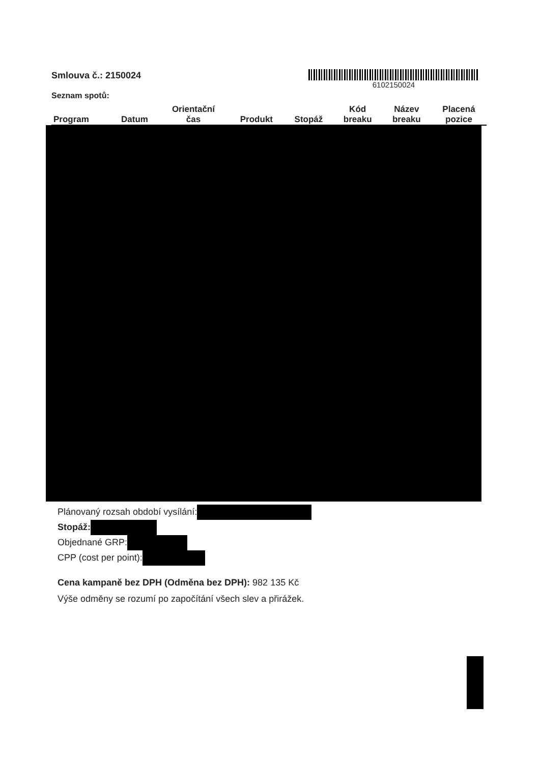Smlouva č.: 2150024
6102150024
Seznam spotů:
| Program | Datum | Orientační čas | Produkt | Stopáž | Kód breaku | Název breaku | Placená pozice |
| --- | --- | --- | --- | --- | --- | --- | --- |
Plánovaný rozsah období vysílání:
Stopáž:
Objednané GRP:
CPP (cost per point):
Cena kampaně bez DPH (Odměna bez DPH): 982 135 Kč
Výše odměny se rozumí po započítání všech slev a přirážek.